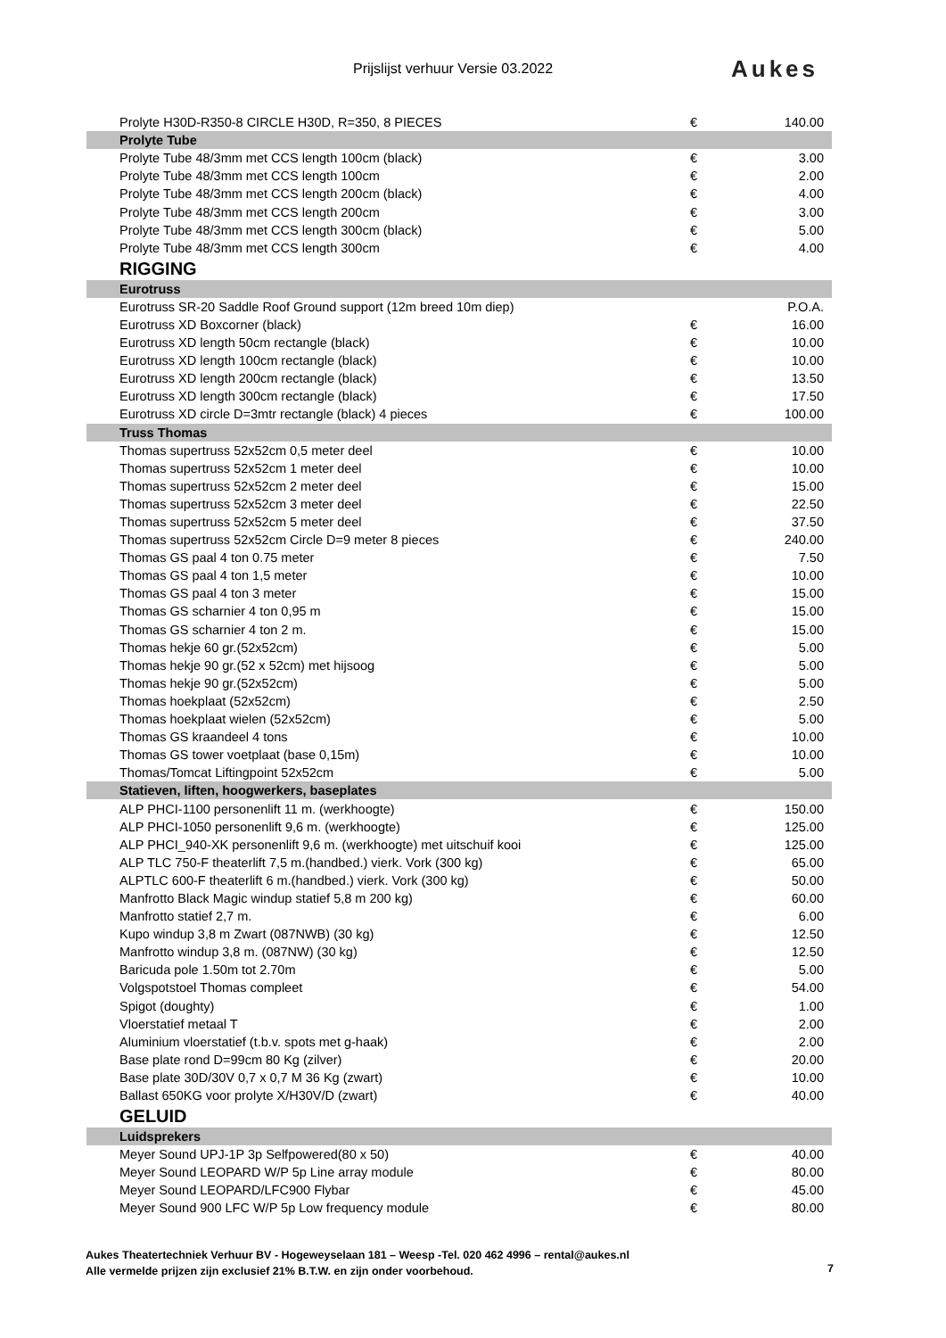Prijslijst verhuur Versie 03.2022
Aukes
| Prolyte H30D-R350-8 CIRCLE H30D, R=350, 8 PIECES | € | 140.00 |
| Prolyte Tube | | |
| Prolyte Tube 48/3mm met CCS length 100cm (black) | € | 3.00 |
| Prolyte Tube 48/3mm met CCS length 100cm | € | 2.00 |
| Prolyte Tube 48/3mm met CCS length 200cm (black) | € | 4.00 |
| Prolyte Tube 48/3mm met CCS length 200cm | € | 3.00 |
| Prolyte Tube 48/3mm met CCS length 300cm (black) | € | 5.00 |
| Prolyte Tube 48/3mm met CCS length 300cm | € | 4.00 |
| RIGGING | | |
| Eurotruss | | |
| Eurotruss SR-20 Saddle Roof Ground support (12m breed 10m diep) | | P.O.A. |
| Eurotruss XD Boxcorner (black) | € | 16.00 |
| Eurotruss XD length 50cm rectangle (black) | € | 10.00 |
| Eurotruss XD length 100cm rectangle (black) | € | 10.00 |
| Eurotruss XD length 200cm rectangle (black) | € | 13.50 |
| Eurotruss XD length 300cm rectangle (black) | € | 17.50 |
| Eurotruss XD circle D=3mtr rectangle (black) 4 pieces | € | 100.00 |
| Truss Thomas | | |
| Thomas supertruss 52x52cm 0,5 meter deel | € | 10.00 |
| Thomas supertruss 52x52cm 1 meter deel | € | 10.00 |
| Thomas supertruss 52x52cm 2 meter deel | € | 15.00 |
| Thomas supertruss 52x52cm 3 meter deel | € | 22.50 |
| Thomas supertruss 52x52cm 5 meter deel | € | 37.50 |
| Thomas supertruss 52x52cm Circle D=9 meter 8 pieces | € | 240.00 |
| Thomas GS paal 4 ton 0.75 meter | € | 7.50 |
| Thomas GS paal 4 ton 1,5 meter | € | 10.00 |
| Thomas GS paal 4 ton 3 meter | € | 15.00 |
| Thomas GS scharnier 4 ton 0,95 m | € | 15.00 |
| Thomas GS scharnier 4 ton 2 m. | € | 15.00 |
| Thomas hekje 60 gr.(52x52cm) | € | 5.00 |
| Thomas hekje 90 gr.(52 x 52cm) met hijsoog | € | 5.00 |
| Thomas hekje 90 gr.(52x52cm) | € | 5.00 |
| Thomas hoekplaat (52x52cm) | € | 2.50 |
| Thomas hoekplaat wielen (52x52cm) | € | 5.00 |
| Thomas GS kraandeel 4 tons | € | 10.00 |
| Thomas GS tower voetplaat (base 0,15m) | € | 10.00 |
| Thomas/Tomcat Liftingpoint 52x52cm | € | 5.00 |
| Statieven, liften, hoogwerkers, baseplates | | |
| ALP PHCI-1100 personenlift 11 m. (werkhoogte) | € | 150.00 |
| ALP PHCI-1050 personenlift 9,6 m. (werkhoogte) | € | 125.00 |
| ALP PHCI_940-XK personenlift 9,6 m. (werkhoogte) met uitschuif kooi | € | 125.00 |
| ALP TLC 750-F theaterlift 7,5 m.(handbed.) vierk. Vork (300 kg) | € | 65.00 |
| ALPTLC 600-F theaterlift 6 m.(handbed.) vierk. Vork (300 kg) | € | 50.00 |
| Manfrotto Black Magic windup statief 5,8 m 200 kg) | € | 60.00 |
| Manfrotto statief 2,7 m. | € | 6.00 |
| Kupo windup 3,8 m Zwart (087NWB) (30 kg) | € | 12.50 |
| Manfrotto windup 3,8 m. (087NW) (30 kg) | € | 12.50 |
| Baricuda pole 1.50m tot 2.70m | € | 5.00 |
| Volgspotstoel Thomas compleet | € | 54.00 |
| Spigot (doughty) | € | 1.00 |
| Vloerstatief metaal T | € | 2.00 |
| Aluminium vloerstatief (t.b.v. spots met g-haak) | € | 2.00 |
| Base plate rond D=99cm 80 Kg (zilver) | € | 20.00 |
| Base plate 30D/30V 0,7 x 0,7 M 36 Kg (zwart) | € | 10.00 |
| Ballast 650KG voor prolyte X/H30V/D (zwart) | € | 40.00 |
| GELUID | | |
| Luidsprekers | | |
| Meyer Sound UPJ-1P 3p Selfpowered(80 x 50) | € | 40.00 |
| Meyer Sound LEOPARD W/P 5p Line array module | € | 80.00 |
| Meyer Sound LEOPARD/LFC900 Flybar | € | 45.00 |
| Meyer Sound 900 LFC W/P 5p Low frequency module | € | 80.00 |
Aukes Theatertechniek Verhuur BV - Hogeweyselaan 181 – Weesp -Tel. 020 462 4996 – rental@aukes.nl
Alle vermelde prijzen zijn exclusief 21% B.T.W. en zijn onder voorbehoud.
7